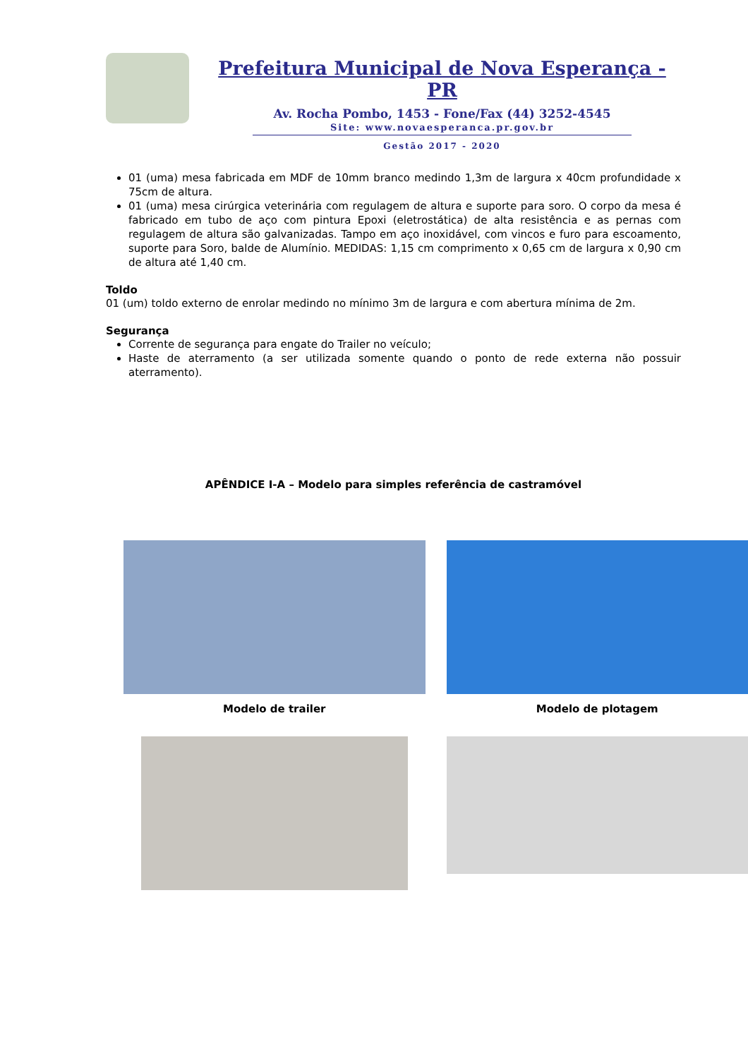Prefeitura Municipal de Nova Esperança - PR
Av. Rocha Pombo, 1453 - Fone/Fax (44) 3252-4545
Site: www.novaesperanca.pr.gov.br
Gestão 2017 - 2020
01 (uma) mesa fabricada em MDF de 10mm branco medindo 1,3m de largura x 40cm profundidade x 75cm de altura.
01 (uma) mesa cirúrgica veterinária com regulagem de altura e suporte para soro. O corpo da mesa é fabricado em tubo de aço com pintura Epoxi (eletrostática) de alta resistência e as pernas com regulagem de altura são galvanizadas. Tampo em aço inoxidável, com vincos e furo para escoamento, suporte para Soro, balde de Alumínio. MEDIDAS: 1,15 cm comprimento x 0,65 cm de largura x 0,90 cm de altura até 1,40 cm.
Toldo
01 (um) toldo externo de enrolar medindo no mínimo 3m de largura e com abertura mínima de 2m.
Segurança
Corrente de segurança para engate do Trailer no veículo;
Haste de aterramento (a ser utilizada somente quando o ponto de rede externa não possuir aterramento).
APÊNDICE I-A – Modelo para simples referência de castramóvel
Modelo de trailer
Modelo de plotagem